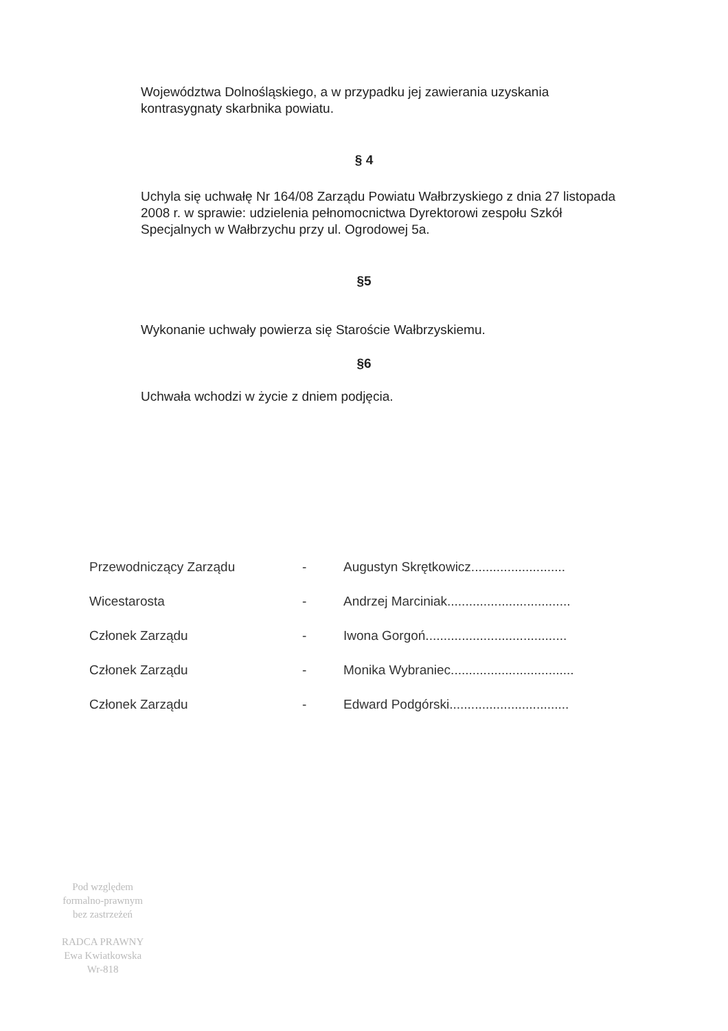Województwa Dolnośląskiego, a w przypadku jej zawierania uzyskania kontrasygnaty skarbnika powiatu.
§ 4
Uchyla się uchwałę Nr 164/08 Zarządu Powiatu Wałbrzyskiego z dnia 27 listopada 2008 r. w sprawie: udzielenia pełnomocnictwa Dyrektorowi zespołu Szkół Specjalnych w Wałbrzychu przy ul. Ogrodowej 5a.
§5
Wykonanie uchwały powierza się Staroście Wałbrzyskiemu.
§6
Uchwała wchodzi w życie z dniem podjęcia.
| Przewodniczący Zarządu | - | Augustyn Skrętkowicz.......................... |
| Wicestarosta | - | Andrzej Marciniak.................................. |
| Członek Zarządu | - | Iwona Gorgoń....................................... |
| Członek Zarządu | - | Monika Wybraniec.................................. |
| Członek Zarządu | - | Edward Podgórski................................. |
Pod względem
formalno-prawnym
bez zastrzeżeń
RADCA PRAWNY
Ewa Kwiatkowska
Wr-818